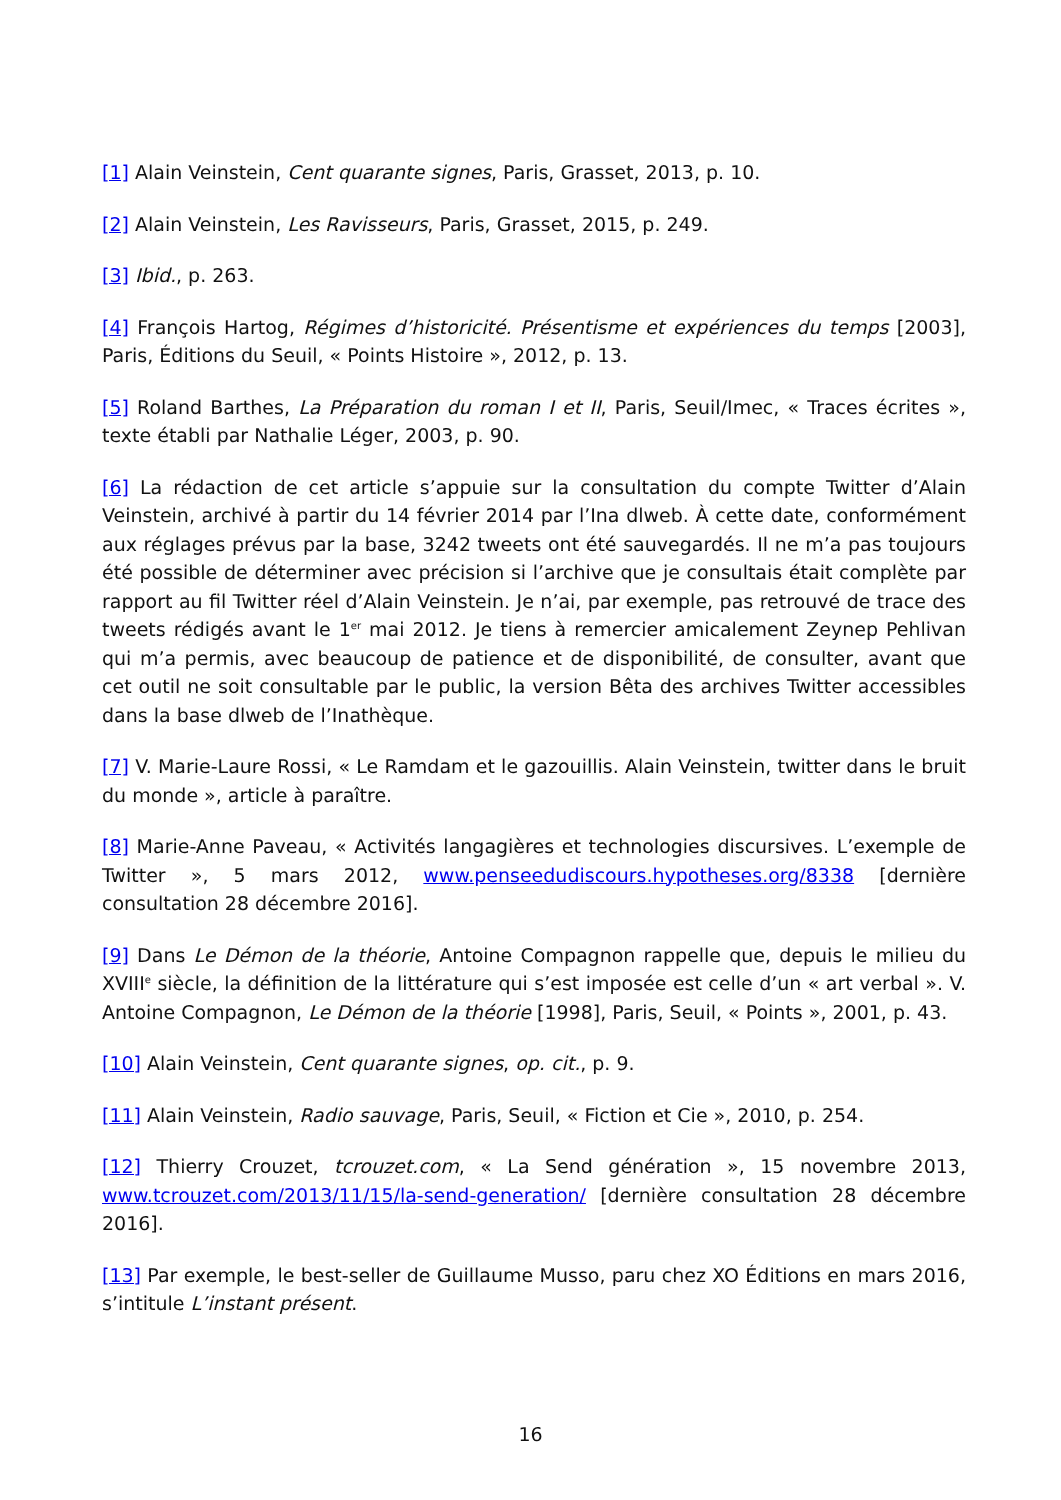[1] Alain Veinstein, Cent quarante signes, Paris, Grasset, 2013, p. 10.
[2] Alain Veinstein, Les Ravisseurs, Paris, Grasset, 2015, p. 249.
[3] Ibid., p. 263.
[4] François Hartog, Régimes d’historicité. Présentisme et expériences du temps [2003], Paris, Éditions du Seuil, « Points Histoire », 2012, p. 13.
[5] Roland Barthes, La Préparation du roman I et II, Paris, Seuil/Imec, « Traces écrites », texte établi par Nathalie Léger, 2003, p. 90.
[6] La rédaction de cet article s’appuie sur la consultation du compte Twitter d’Alain Veinstein, archivé à partir du 14 février 2014 par l’Ina dlweb. À cette date, conformément aux réglages prévus par la base, 3242 tweets ont été sauvegardés. Il ne m’a pas toujours été possible de déterminer avec précision si l’archive que je consultais était complète par rapport au fil Twitter réel d’Alain Veinstein. Je n’ai, par exemple, pas retrouvé de trace des tweets rédigés avant le 1<sup>er</sup> mai 2012. Je tiens à remercier amicalement Zeynep Pehlivan qui m’a permis, avec beaucoup de patience et de disponibilité, de consulter, avant que cet outil ne soit consultable par le public, la version Bêta des archives Twitter accessibles dans la base dlweb de l’Inathèque.
[7] V. Marie-Laure Rossi, « Le Ramdam et le gazouillis. Alain Veinstein, twitter dans le bruit du monde », article à paraître.
[8] Marie-Anne Paveau, « Activités langagières et technologies discursives. L’exemple de Twitter », 5 mars 2012, www.penseedudiscours.hypotheses.org/8338 [dernière consultation 28 décembre 2016].
[9] Dans Le Démon de la théorie, Antoine Compagnon rappelle que, depuis le milieu du XVIII<sup>e</sup> siècle, la définition de la littérature qui s’est imposée est celle d’un « art verbal ». V. Antoine Compagnon, Le Démon de la théorie [1998], Paris, Seuil, « Points », 2001, p. 43.
[10] Alain Veinstein, Cent quarante signes, op. cit., p. 9.
[11] Alain Veinstein, Radio sauvage, Paris, Seuil, « Fiction et Cie », 2010, p. 254.
[12] Thierry Crouzet, tcrouzet.com, « La Send génération », 15 novembre 2013, www.tcrouzet.com/2013/11/15/la-send-generation/ [dernière consultation 28 décembre 2016].
[13] Par exemple, le best-seller de Guillaume Musso, paru chez XO Éditions en mars 2016, s’intitule L’instant présent.
16